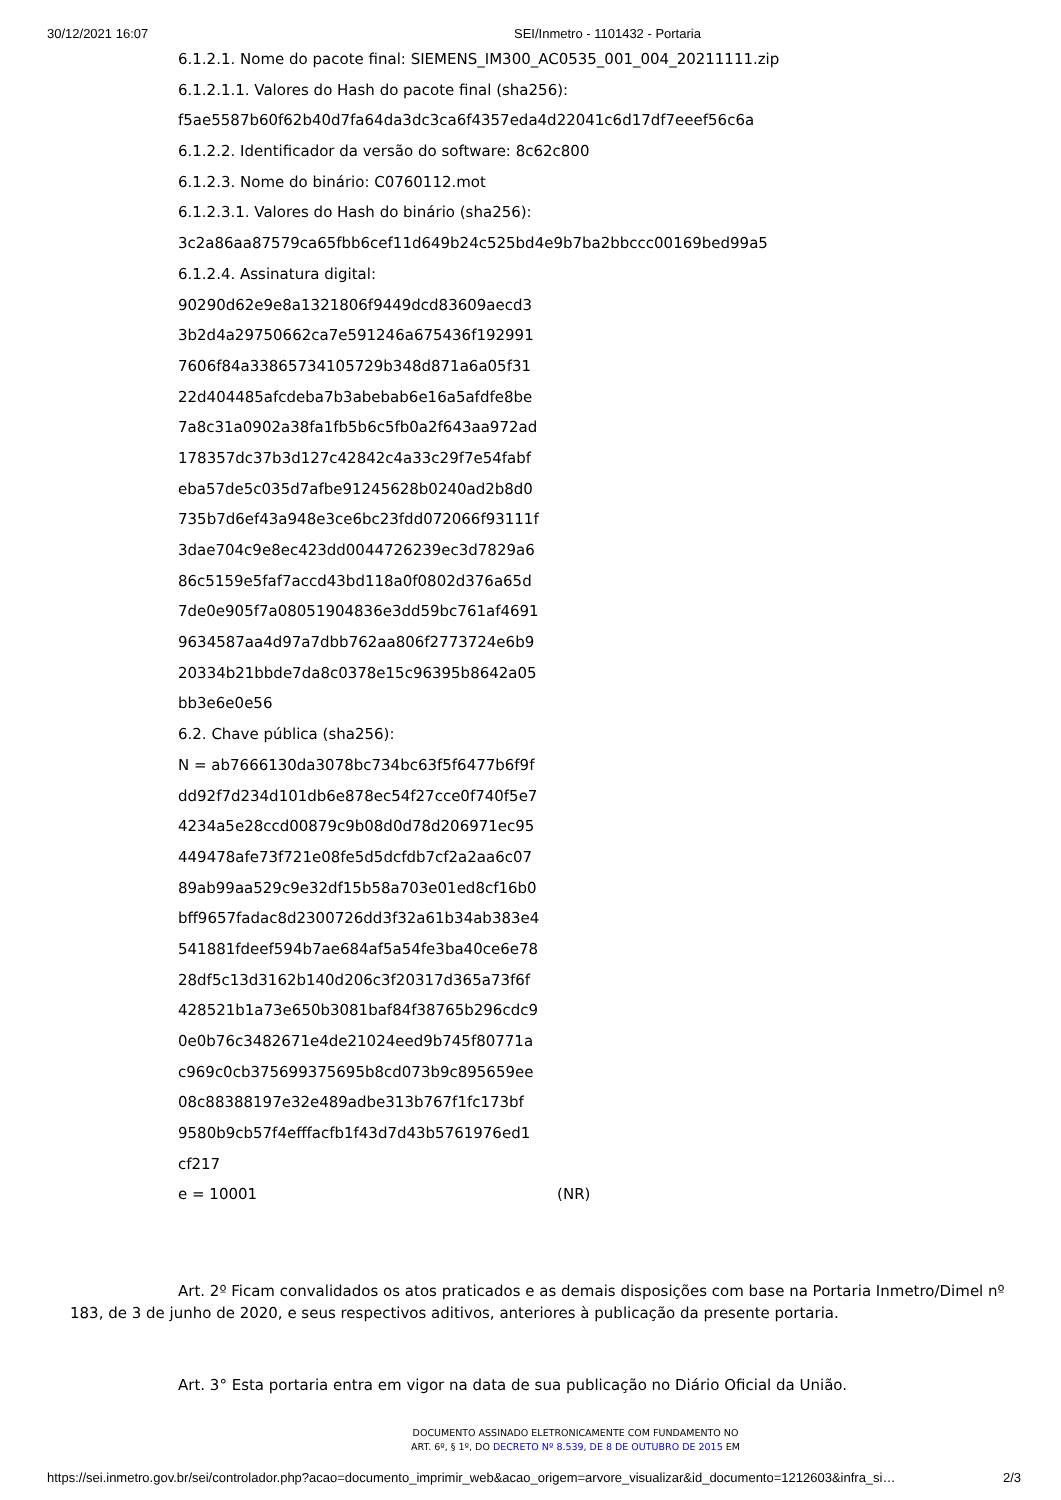30/12/2021 16:07 SEI/Inmetro - 1101432 - Portaria
6.1.2.1. Nome do pacote final: SIEMENS_IM300_AC0535_001_004_20211111.zip
6.1.2.1.1. Valores do Hash do pacote final (sha256):
f5ae5587b60f62b40d7fa64da3dc3ca6f4357eda4d22041c6d17df7eeef56c6a
6.1.2.2. Identificador da versão do software: 8c62c800
6.1.2.3. Nome do binário: C0760112.mot
6.1.2.3.1. Valores do Hash do binário (sha256):
3c2a86aa87579ca65fbb6cef11d649b24c525bd4e9b7ba2bbccc00169bed99a5
6.1.2.4. Assinatura digital:
90290d62e9e8a1321806f9449dcd83609aecd3
3b2d4a29750662ca7e591246a675436f192991
7606f84a33865734105729b348d871a6a05f31
22d404485afcdeba7b3abebab6e16a5afdfe8be
7a8c31a0902a38fa1fb5b6c5fb0a2f643aa972ad
178357dc37b3d127c42842c4a33c29f7e54fabf
eba57de5c035d7afbe91245628b0240ad2b8d0
735b7d6ef43a948e3ce6bc23fdd072066f93111f
3dae704c9e8ec423dd0044726239ec3d7829a6
86c5159e5faf7accd43bd118a0f0802d376a65d
7de0e905f7a08051904836e3dd59bc761af4691
9634587aa4d97a7dbb762aa806f2773724e6b9
20334b21bbde7da8c0378e15c96395b8642a05
bb3e6e0e56
6.2. Chave pública (sha256):
N = ab7666130da3078bc734bc63f5f6477b6f9f
dd92f7d234d101db6e878ec54f27cce0f740f5e7
4234a5e28ccd00879c9b08d0d78d206971ec95
449478afe73f721e08fe5d5dcfdb7cf2a2aa6c07
89ab99aa529c9e32df15b58a703e01ed8cf16b0
bff9657fadac8d2300726dd3f32a61b34ab383e4
541881fdeef594b7ae684af5a54fe3ba40ce6e78
28df5c13d3162b140d206c3f20317d365a73f6f
428521b1a73e650b3081baf84f38765b296cdc9
0e0b76c3482671e4de21024eed9b745f80771a
c969c0cb375699375695b8cd073b9c895659ee
08c88388197e32e489adbe313b767f1fc173bf
9580b9cb57f4efffacfb1f43d7d43b5761976ed1
cf217
e = 10001 (NR)
Art. 2º Ficam convalidados os atos praticados e as demais disposições com base na Portaria Inmetro/Dimel nº 183, de 3 de junho de 2020, e seus respectivos aditivos, anteriores à publicação da presente portaria.
Art. 3° Esta portaria entra em vigor na data de sua publicação no Diário Oficial da União.
DOCUMENTO ASSINADO ELETRONICAMENTE COM FUNDAMENTO NO
ART. 6º, § 1º, DO DECRETO Nº 8.539, DE 8 DE OUTUBRO DE 2015 EM
https://sei.inmetro.gov.br/sei/controlador.php?acao=documento_imprimir_web&acao_origem=arvore_visualizar&id_documento=1212603&infra_si… 2/3